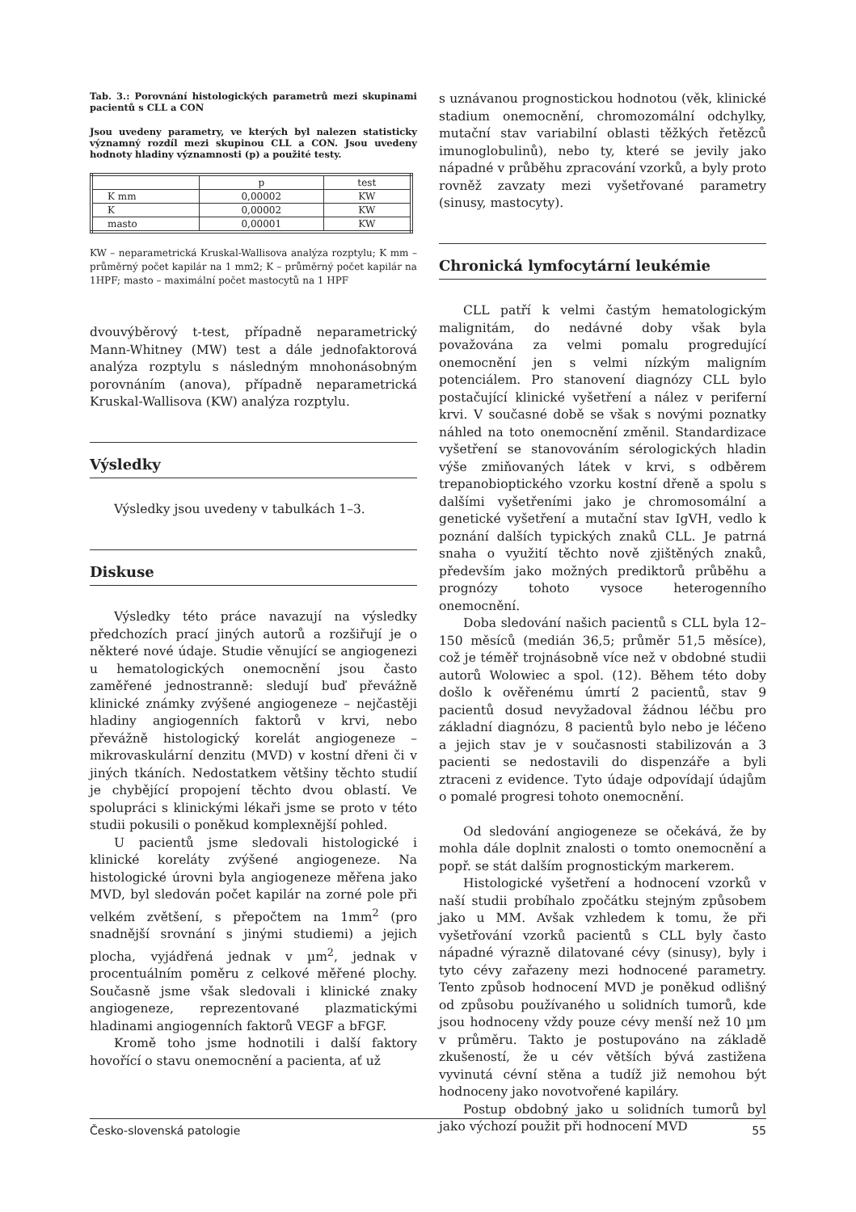Tab. 3.: Porovnání histologických parametrů mezi skupinami pacientů s CLL a CON
Jsou uvedeny parametry, ve kterých byl nalezen statisticky významný rozdíl mezi skupinou CLL a CON. Jsou uvedeny hodnoty hladiny významnosti (p) a použité testy.
| | p | test |
| K mm | 0,00002 | KW |
| K | 0,00002 | KW |
| masto | 0,00001 | KW |
KW – neparametrická Kruskal-Wallisova analýza rozptylu; K mm – průměrný počet kapilár na 1 mm2; K – průměrný počet kapilár na 1HPF; masto – maximální počet mastocytů na 1 HPF
dvouvýběrový t-test, případně neparametrický Mann-Whitney (MW) test a dále jednofaktorová analýza rozptylu s následným mnohonásobným porovnáním (anova), případně neparametrická Kruskal-Wallisova (KW) analýza rozptylu.
Výsledky
Výsledky jsou uvedeny v tabulkách 1–3.
Diskuse
Výsledky této práce navazují na výsledky předchozích prací jiných autorů a rozšiřují je o některé nové údaje. Studie věnující se angiogenezi u hematologických onemocnění jsou často zaměřené jednostranně: sledují buď převážně klinické známky zvýšené angiogeneze – nejčastěji hladiny angiogenních faktorů v krvi, nebo převážně histologický korelát angiogeneze – mikrovaskulární denzitu (MVD) v kostní dřeni či v jiných tkáních. Nedostatkem většiny těchto studií je chybějící propojení těchto dvou oblastí. Ve spolupráci s klinickými lékaři jsme se proto v této studii pokusili o poněkud komplexnější pohled.
U pacientů jsme sledovali histologické i klinické koreláty zvýšené angiogeneze. Na histologické úrovni byla angiogeneze měřena jako MVD, byl sledován počet kapilár na zorné pole při velkém zvětšení, s přepočtem na 1mm<sup>2</sup> (pro snadnější srovnání s jinými studiemi) a jejich plocha, vyjádřená jednak v µm<sup>2</sup>, jednak v procentuálním poměru z celkové měřené plochy. Současně jsme však sledovali i klinické znaky angiogeneze, reprezentované plazmatickými hladinami angiogenních faktorů VEGF a bFGF.
Kromě toho jsme hodnotili i další faktory hovořící o stavu onemocnění a pacienta, ať už
s uznávanou prognostickou hodnotou (věk, klinické stadium onemocnění, chromozomální odchylky, mutační stav variabilní oblasti těžkých řetězců imunoglobulinů), nebo ty, které se jevily jako nápadné v průběhu zpracování vzorků, a byly proto rovněž zavzaty mezi vyšetřované parametry (sinusy, mastocyty).
Chronická lymfocytární leukémie
CLL patří k velmi častým hematologickým malignitám, do nedávné doby však byla považována za velmi pomalu progredující onemocnění jen s velmi nízkým maligním potenciálem. Pro stanovení diagnózy CLL bylo postačující klinické vyšetření a nález v periferní krvi. V současné době se však s novými poznatky náhled na toto onemocnění změnil. Standardizace vyšetření se stanovováním sérologických hladin výše zmiňovaných látek v krvi, s odběrem trepanobioptického vzorku kostní dřeně a spolu s dalšími vyšetřeními jako je chromosomální a genetické vyšetření a mutační stav IgVH, vedlo k poznání dalších typických znaků CLL. Je patrná snaha o využití těchto nově zjištěných znaků, především jako možných prediktorů průběhu a prognózy tohoto vysoce heterogenního onemocnění.
Doba sledování našich pacientů s CLL byla 12–150 měsíců (medián 36,5; průměr 51,5 měsíce), což je téměř trojnásobně více než v obdobné studii autorů Wolowiec a spol. (12). Během této doby došlo k ověřenému úmrtí 2 pacientů, stav 9 pacientů dosud nevyžadoval žádnou léčbu pro základní diagnózu, 8 pacientů bylo nebo je léčeno a jejich stav je v současnosti stabilizován a 3 pacienti se nedostavili do dispenzáře a byli ztraceni z evidence. Tyto údaje odpovídají údajům o pomalé progresi tohoto onemocnění.
Od sledování angiogeneze se očekává, že by mohla dále doplnit znalosti o tomto onemocnění a popř. se stát dalším prognostickým markerem.
Histologické vyšetření a hodnocení vzorků v naší studii probíhalo zpočátku stejným způsobem jako u MM. Avšak vzhledem k tomu, že při vyšetřování vzorků pacientů s CLL byly často nápadné výrazně dilatované cévy (sinusy), byly i tyto cévy zařazeny mezi hodnocené parametry. Tento způsob hodnocení MVD je poněkud odlišný od způsobu používaného u solidních tumorů, kde jsou hodnoceny vždy pouze cévy menší než 10 µm v průměru. Takto je postupováno na základě zkušeností, že u cév větších bývá zastižena vyvinutá cévní stěna a tudíž již nemohou být hodnoceny jako novotvořené kapiláry.
Postup obdobný jako u solidních tumorů byl jako výchozí použit při hodnocení MVD
Česko-slovenská patologie 55